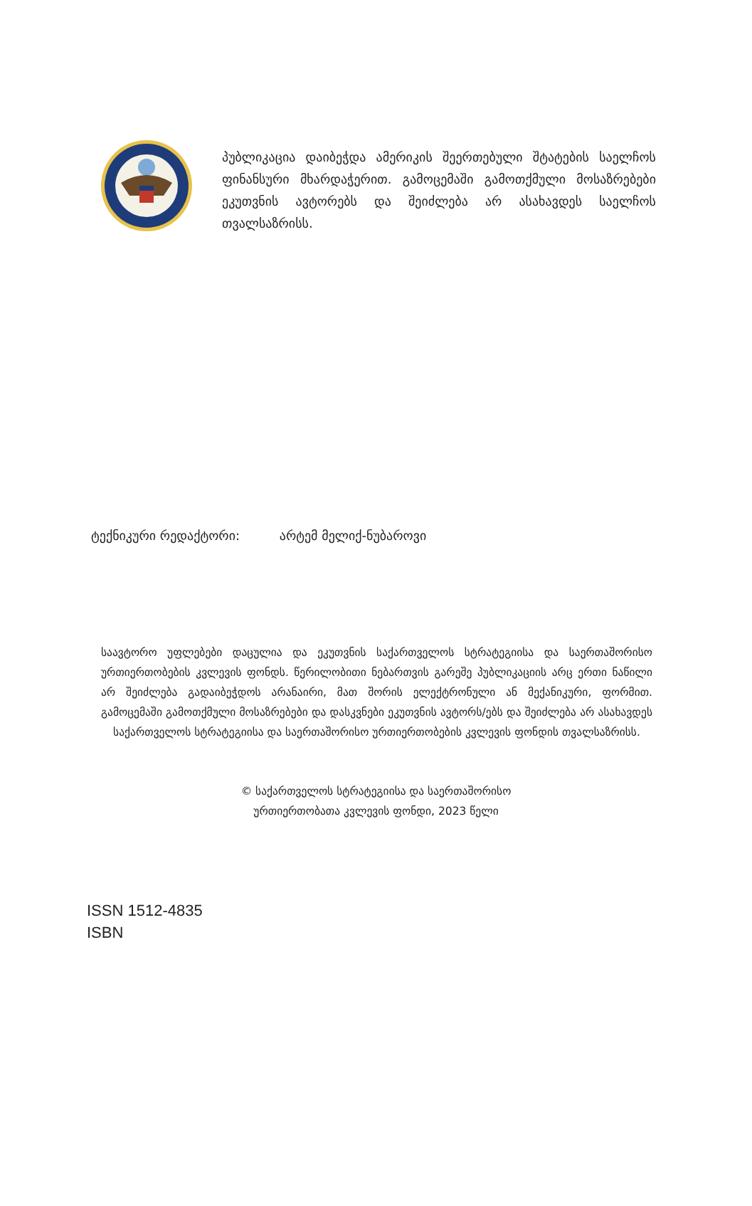პუბლიკაცია დაიბეჭდა ამერიკის შეერთებული შტატების საელჩოს ფინანსური მხარდაჭერით. გამოცემაში გამოთქმული მოსაზრებები ეკუთვნის ავტორებს და შეიძლება არ ასახავდეს საელჩოს თვალსაზრისს.
ტექნიკური რედაქტორი: არტემ მელიქ-ნუბაროვი
საავტორო უფლებები დაცულია და ეკუთვნის საქართველოს სტრატეგიისა და საერთაშორისო ურთიერთობების კვლევის ფონდს. წერილობითი ნებართვის გარეშე პუბლიკაციის არც ერთი ნაწილი არ შეიძლება გადაიბეჭდოს არანაირი, მათ შორის ელექტრონული ან მექანიკური, ფორმით. გამოცემაში გამოთქმული მოსაზრებები და დასკვნები ეკუთვნის ავტორს/ებს და შეიძლება არ ასახავდეს საქართველოს სტრატეგიისა და საერთაშორისო ურთიერთობების კვლევის ფონდის თვალსაზრისს.
© საქართველოს სტრატეგიისა და საერთაშორისო
ურთიერთობათა კვლევის ფონდი, 2023 წელი
ISSN 1512-4835
ISBN